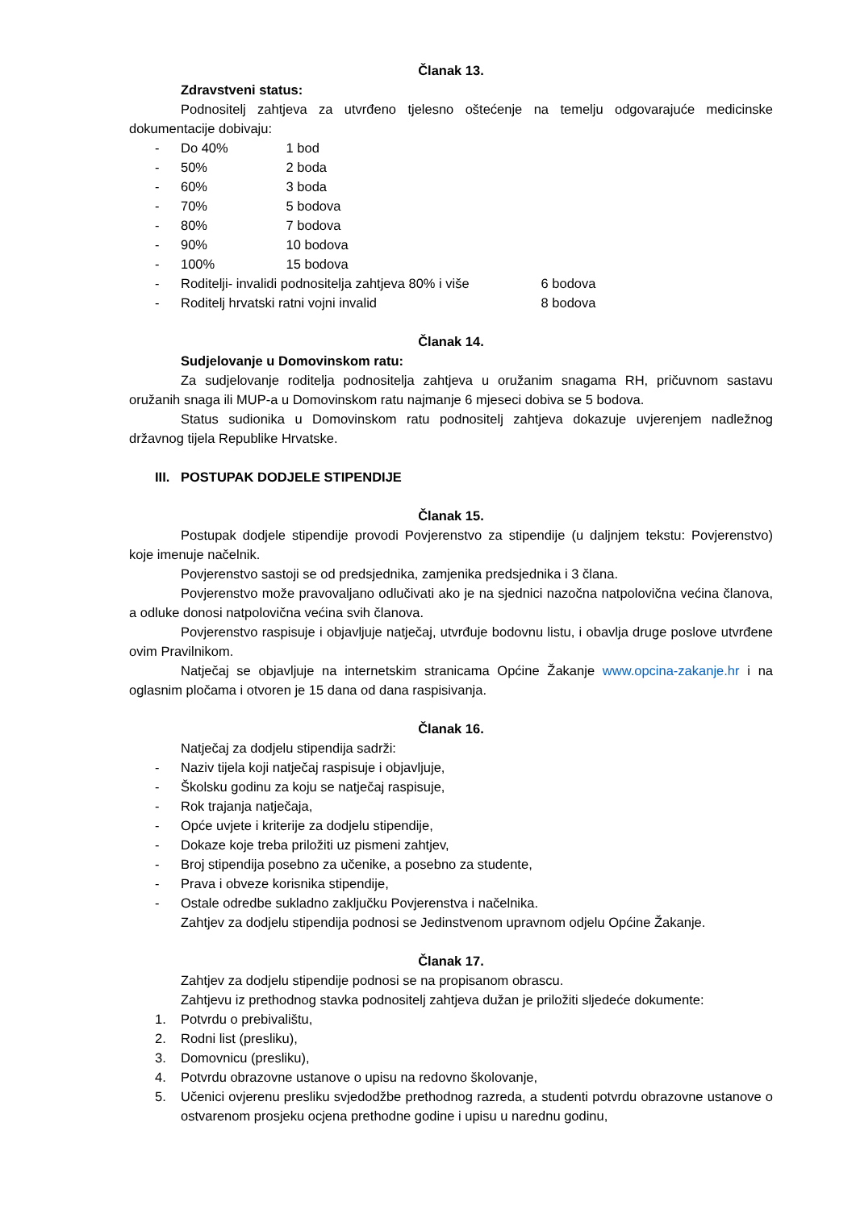Članak 13.
Zdravstveni status:
Podnositelj zahtjeva za utvrđeno tjelesno oštećenje na temelju odgovarajuće medicinske dokumentacije dobivaju:
- Do 40% 1 bod
- 50% 2 boda
- 60% 3 boda
- 70% 5 bodova
- 80% 7 bodova
- 90% 10 bodova
- 100% 15 bodova
- Roditelji- invalidi podnositelja zahtjeva 80% i više 6 bodova
- Roditelj hrvatski ratni vojni invalid 8 bodova
Članak 14.
Sudjelovanje u Domovinskom ratu:
Za sudjelovanje roditelja podnositelja zahtjeva u oružanim snagama RH, pričuvnom sastavu oružanih snaga ili MUP-a u Domovinskom ratu najmanje 6 mjeseci dobiva se 5 bodova.
Status sudionika u Domovinskom ratu podnositelj zahtjeva dokazuje uvjerenjem nadležnog državnog tijela Republike Hrvatske.
III. POSTUPAK DODJELE STIPENDIJE
Članak 15.
Postupak dodjele stipendije provodi Povjerenstvo za stipendije (u daljnjem tekstu: Povjerenstvo) koje imenuje načelnik.
Povjerenstvo sastoji se od predsjednika, zamjenika predsjednika i 3 člana.
Povjerenstvo može pravovaljano odlučivati ako je na sjednici nazočna natpolovična većina članova, a odluke donosi natpolovična većina svih članova.
Povjerenstvo raspisuje i objavljuje natječaj, utvrđuje bodovnu listu, i obavlja druge poslove utvrđene ovim Pravilnikom.
Natječaj se objavljuje na internetskim stranicama Općine Žakanje www.opcina-zakanje.hr i na oglasnim pločama i otvoren je 15 dana od dana raspisivanja.
Članak 16.
Natječaj za dodjelu stipendija sadrži:
- Naziv tijela koji natječaj raspisuje i objavljuje,
- Školsku godinu za koju se natječaj raspisuje,
- Rok trajanja natječaja,
- Opće uvjete i kriterije za dodjelu stipendije,
- Dokaze koje treba priložiti uz pismeni zahtjev,
- Broj stipendija posebno za učenike, a posebno za studente,
- Prava i obveze korisnika stipendije,
- Ostale odredbe sukladno zaključku Povjerenstva i načelnika.
Zahtjev za dodjelu stipendija podnosi se Jedinstvenom upravnom odjelu Općine Žakanje.
Članak 17.
Zahtjev za dodjelu stipendije podnosi se na propisanom obrascu.
Zahtjevu iz prethodnog stavka podnositelj zahtjeva dužan je priložiti sljedeće dokumente:
1. Potvrdu o prebivalištu,
2. Rodni list (presliku),
3. Domovnicu (presliku),
4. Potvrdu obrazovne ustanove o upisu na redovno školovanje,
5. Učenici ovjerenu presliku svjedodžbe prethodnog razreda, a studenti potvrdu obrazovne ustanove o ostvarenom prosjeku ocjena prethodne godine i upisu u narednu godinu,